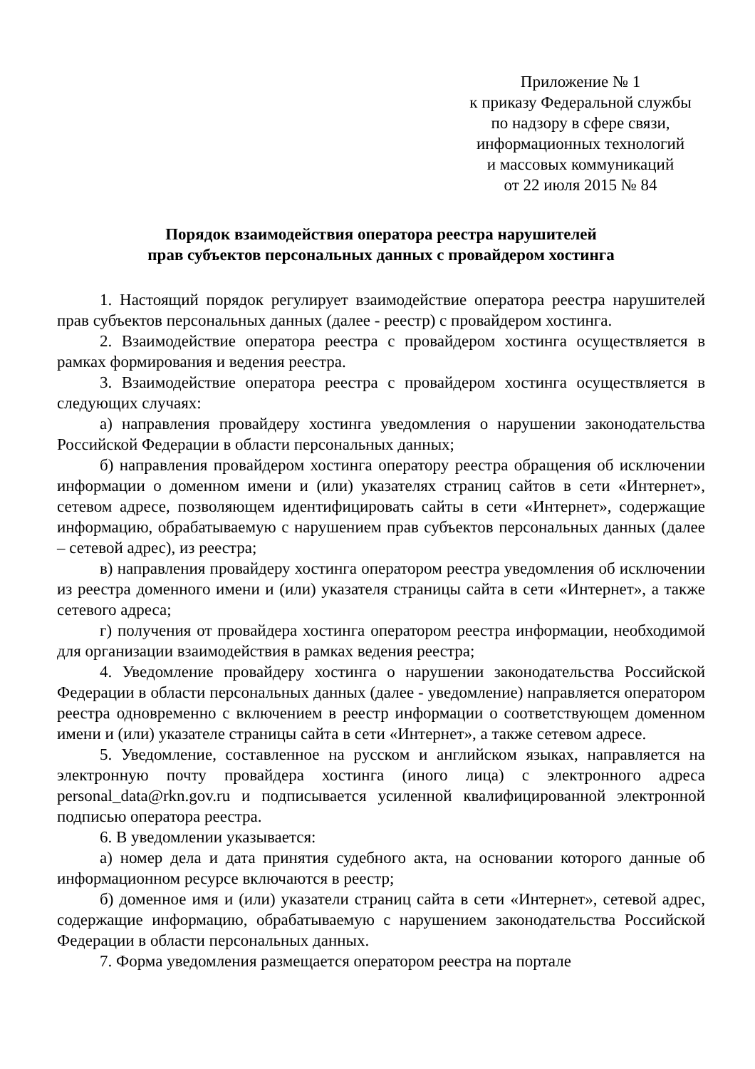Приложение № 1
к приказу Федеральной службы
по надзору в сфере связи,
информационных технологий
и массовых коммуникаций
от 22 июля 2015 № 84
Порядок взаимодействия оператора реестра нарушителей
прав субъектов персональных данных с провайдером хостинга
1. Настоящий порядок регулирует взаимодействие оператора реестра нарушителей прав субъектов персональных данных (далее - реестр) с провайдером хостинга.
2. Взаимодействие оператора реестра с провайдером хостинга осуществляется в рамках формирования и ведения реестра.
3. Взаимодействие оператора реестра с провайдером хостинга осуществляется в следующих случаях:
а) направления провайдеру хостинга уведомления о нарушении законодательства Российской Федерации в области персональных данных;
б) направления провайдером хостинга оператору реестра обращения об исключении информации о доменном имени и (или) указателях страниц сайтов в сети «Интернет», сетевом адресе, позволяющем идентифицировать сайты в сети «Интернет», содержащие информацию, обрабатываемую с нарушением прав субъектов персональных данных (далее – сетевой адрес), из реестра;
в) направления провайдеру хостинга оператором реестра уведомления об исключении из реестра доменного имени и (или) указателя страницы сайта в сети «Интернет», а также сетевого адреса;
г) получения от провайдера хостинга оператором реестра информации, необходимой для организации взаимодействия в рамках ведения реестра;
4. Уведомление провайдеру хостинга о нарушении законодательства Российской Федерации в области персональных данных (далее - уведомление) направляется оператором реестра одновременно с включением в реестр информации о соответствующем доменном имени и (или) указателе страницы сайта в сети «Интернет», а также сетевом адресе.
5. Уведомление, составленное на русском и английском языках, направляется на электронную почту провайдера хостинга (иного лица) с электронного адреса personal_data@rkn.gov.ru и подписывается усиленной квалифицированной электронной подписью оператора реестра.
6. В уведомлении указывается:
а) номер дела и дата принятия судебного акта, на основании которого данные об информационном ресурсе включаются в реестр;
б) доменное имя и (или) указатели страниц сайта в сети «Интернет», сетевой адрес, содержащие информацию, обрабатываемую с нарушением законодательства Российской Федерации в области персональных данных.
7. Форма уведомления размещается оператором реестра на портале